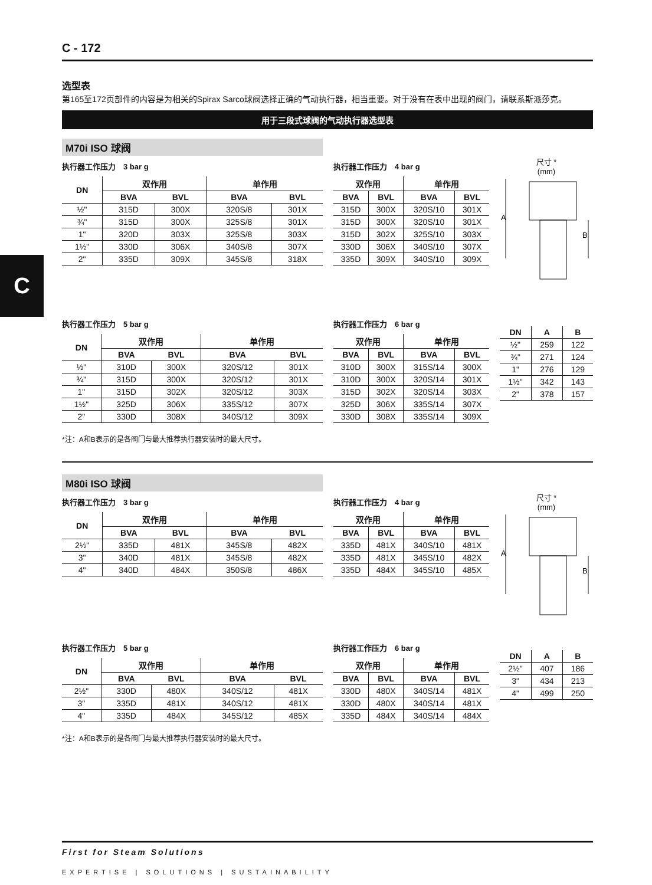C
C - 172
选型表
第165至172页部件的内容是为相关的Spirax Sarco球阀选择正确的气动执行器，相当重要。对于没有在表中出现的阀门，请联系斯派莎克。
用于三段式球阀的气动执行器选型表
M70i ISO 球阀
执行器工作压力　3 bar g
| DN | 双作用 | | 单作用 | |
| --- | --- | --- | --- | --- |
| | BVA | BVL | BVA | BVL |
| ½" | 315D | 300X | 320S/8 | 301X |
| ¾" | 315D | 300X | 325S/8 | 301X |
| 1" | 320D | 303X | 325S/8 | 303X |
| 1½" | 330D | 306X | 340S/8 | 307X |
| 2" | 335D | 309X | 345S/8 | 318X |
执行器工作压力　4 bar g
| 双作用 | | 单作用 | |
| --- | --- | --- | --- |
| BVA | BVL | BVA | BVL |
| 315D | 300X | 320S/10 | 301X |
| 315D | 300X | 320S/10 | 301X |
| 315D | 302X | 325S/10 | 303X |
| 330D | 306X | 340S/10 | 307X |
| 335D | 309X | 340S/10 | 309X |
尺寸 *
(mm)
A
B
执行器工作压力　5 bar g
| DN | 双作用 | | 单作用 | |
| --- | --- | --- | --- | --- |
| | BVA | BVL | BVA | BVL |
| ½" | 310D | 300X | 320S/12 | 301X |
| ¾" | 315D | 300X | 320S/12 | 301X |
| 1" | 315D | 302X | 320S/12 | 303X |
| 1½" | 325D | 306X | 335S/12 | 307X |
| 2" | 330D | 308X | 340S/12 | 309X |
执行器工作压力　6 bar g
| 双作用 | | 单作用 | |
| --- | --- | --- | --- |
| BVA | BVL | BVA | BVL |
| 310D | 300X | 315S/14 | 300X |
| 310D | 300X | 320S/14 | 301X |
| 315D | 302X | 320S/14 | 303X |
| 325D | 306X | 335S/14 | 307X |
| 330D | 308X | 335S/14 | 309X |
| DN | A | B |
| --- | --- | --- |
| ½" | 259 | 122 |
| ¾" | 271 | 124 |
| 1" | 276 | 129 |
| 1½" | 342 | 143 |
| 2" | 378 | 157 |
*注：A和B表示的是各阀门与最大推荐执行器安装时的最大尺寸。
M80i ISO 球阀
执行器工作压力　3 bar g
| DN | 双作用 | | 单作用 | |
| --- | --- | --- | --- | --- |
| | BVA | BVL | BVA | BVL |
| 2½" | 335D | 481X | 345S/8 | 482X |
| 3" | 340D | 481X | 345S/8 | 482X |
| 4" | 340D | 484X | 350S/8 | 486X |
执行器工作压力　4 bar g
| 双作用 | | 单作用 | |
| --- | --- | --- | --- |
| BVA | BVL | BVA | BVL |
| 335D | 481X | 340S/10 | 481X |
| 335D | 481X | 345S/10 | 482X |
| 335D | 484X | 345S/10 | 485X |
尺寸 *
(mm)
A
B
执行器工作压力　5 bar g
| DN | 双作用 | | 单作用 | |
| --- | --- | --- | --- | --- |
| | BVA | BVL | BVA | BVL |
| 2½" | 330D | 480X | 340S/12 | 481X |
| 3" | 335D | 481X | 340S/12 | 481X |
| 4" | 335D | 484X | 345S/12 | 485X |
执行器工作压力　6 bar g
| 双作用 | | 单作用 | |
| --- | --- | --- | --- |
| BVA | BVL | BVA | BVL |
| 330D | 480X | 340S/14 | 481X |
| 330D | 480X | 340S/14 | 481X |
| 335D | 484X | 340S/14 | 484X |
| DN | A | B |
| --- | --- | --- |
| 2½" | 407 | 186 |
| 3" | 434 | 213 |
| 4" | 499 | 250 |
*注：A和B表示的是各阀门与最大推荐执行器安装时的最大尺寸。
First for Steam Solutions
EXPERTISE | SOLUTIONS | SUSTAINABILITY